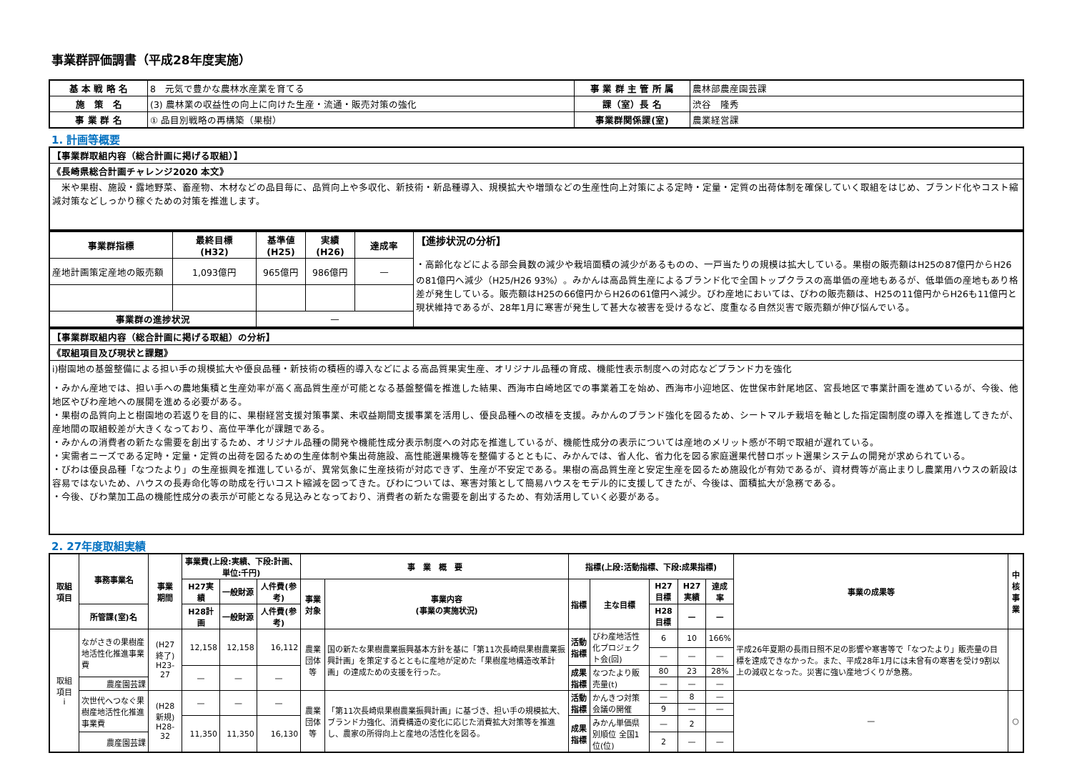事業群評価調書（平成28年度実施）
| 基 本 戦 略 名 | 8 元気で豊かな農林水産業を育てる | 事 業 群 主 管 所 属 | 農林部農産園芸課 |
| 施 策 名 | (3) 農林業の収益性の向上に向けた生産・流通・販売対策の強化 | 課（室）長 名 | 渋谷 隆秀 |
| 事 業 群 名 | ① 品目別戦略の再構築（果樹） | 事業群関係課(室) | 農業経営課 |
1. 計画等概要
| 【事業群取組内容（総合計画に掲げる取組）】 |
| 《長崎県総合計画チャレンジ2020 本文》 |
| 米や果樹、施設・露地野菜、畜産物、木材などの品目毎に、品質向上や多収化、新技術・新品種導入、規模拡大や増頭などの生産性向上対策による定時・定量・定質の出荷体制を確保していく取組をはじめ、ブランド化やコスト縮減対策などしっかり稼ぐための対策を推進します。 |
| 事業群指標 | 最終目標 (H32) | 基準値 (H25) | 実績 (H26) | 達成率 | 【進捗状況の分析】 ・高齢化などによる部会員数の減少や栽培面積の減少があるものの、一戸当たりの規模は拡大している。果樹の販売額はH25の87億円からH26の81億円へ減少（H25/H26 93%）。みかんは高品質生産によるブランド化で全国トップクラスの高単価の産地もあるが、低単価の産地もあり格差が発生している。販売額はH25の66億円からH26の61億円へ減少。びわ産地においては、びわの販売額は、H25の11億円からH26も11億円と現状維持であるが、28年1月に寒害が発生して甚大な被害を受けるなど、度重なる自然災害で販売額が伸び悩んでいる。 |
| 産地計画策定産地の販売額 | 1,093億円 | 965億円 | 986億円 | — | |
| 事業群の進捗状況 | | — | | | |
| 【事業群取組内容（総合計画に掲げる取組）の分析】 |
| 《取組項目及び現状と課題》 |
| ⅰ)樹園地の基盤整備による担い手の規模拡大や優良品種・新技術の積極的導入などによる高品質果実生産、オリジナル品種の育成、機能性表示制度への対応などブランド力を強化 ・みかん産地では、担い手への農地集積と生産効率が高く高品質生産が可能となる基盤整備を推進した結果、西海市白崎地区での事業着工を始め、西海市小迎地区、佐世保市針尾地区、宮長地区で事業計画を進めているが、今後、他地区やびわ産地への展開を進める必要がある。 ・果樹の品質向上と樹園地の若返りを目的に、果樹経営支援対策事業、未収益期間支援事業を活用し、優良品種への改植を支援。みかんのブランド強化を図るため、シートマルチ栽培を軸とした指定園制度の導入を推進してきたが、産地間の取組較差が大きくなっており、高位平準化が課題である。 ・みかんの消費者の新たな需要を創出するため、オリジナル品種の開発や機能性成分表示制度への対応を推進しているが、機能性成分の表示については産地のメリット感が不明で取組が遅れている。 ・実需者ニーズである定時・定量・定質の出荷を図るための生産体制や集出荷施設、高性能選果機等を整備するとともに、みかんでは、省人化、省力化を図る家庭選果代替ロボット選果システムの開発が求められている。 ・びわは優良品種「なつたより」の生産振興を推進しているが、異常気象に生産技術が対応できず、生産が不安定である。果樹の高品質生産と安定生産を図るため施設化が有効であるが、資材費等が高止まりし農業用ハウスの新設は容易ではないため、ハウスの長寿命化等の助成を行いコスト縮減を図ってきた。びわについては、寒害対策として簡易ハウスをモデル的に支援してきたが、今後は、面積拡大が急務である。 ・今後、びわ葉加工品の機能性成分の表示が可能となる見込みとなっており、消費者の新たな需要を創出するため、有効活用していく必要がある。 |
2. 27年度取組実績
| 取組 項目 | 事務事業名 | 事業 期間 | 事業費(上段:実績、下段:計画、単位:千円) | | | 事 業 概 要 | | 指標(上段:活動指標、下段:成果指標) | | | | | 事業の成果等 | 中核事業 |
| --- | --- | --- | --- | --- | --- | --- | --- | --- | --- | --- | --- | --- | --- | --- |
| | | | H27実績 | 一般財源 | 人件費(参考) | 事業対象 | 事業内容 (事業の実施状況) | 指標 | 主な目標 | H27目標 | H27実績 | 達成率 | | |
| | 所管課(室)名 | | H28計画 | 一般財源 | 人件費(参考) | | | | | H28目標 | — | — | | |
| 取組 項目 ⅰ | ながさきの果樹産地活性化推進事業費 | (H27 終了) H23-27 | 12,158 | 12,158 | 16,112 | 農業団体等 | 国の新たな果樹農業振興基本方針を基に「第11次長崎県果樹農業振興計画」を策定するとともに産地が定めた「果樹産地構造改革計画」の達成ための支援を行った。 | 活動指標 | びわ産地活性化プロジェクト会(回) | 6 | 10 | 166% | 平成26年夏期の長雨日照不足の影響や寒害等で「なつたより」販売量の目標を達成できなかった。また、平成28年1月には未曾有の寒害を受け9割以上の減収となった。災害に強い産地づくりが急務。 | |
| | | | | | | | | | | — | — | — | | |
| | | | — | — | — | | | 成果指標 | なつたより販売量(t) | 80 | 23 | 28% | | |
| | 農産園芸課 | | | | | | | | | — | — | — | | |
| | 次世代へつなぐ果樹産地活性化推進事業費 | (H28 新規) H28-32 | — | — | — | 農業団体等 | 「第11次長崎県果樹農業振興計画」に基づき、担い手の規模拡大、ブランド力強化、消費構造の変化に応じた消費拡大対策等を推進し、農家の所得向上と産地の活性化を図る。 | 活動指標 | かんきつ対策会議の開催 | — | 8 | — | — | ○ |
| | | | | | | | | | | 9 | — | — | | |
| | | | 11,350 | 11,350 | 16,130 | | | 成果指標 | みかん単価県別順位 全国1位(位) | — | 2 | | | |
| | 農産園芸課 | | | | | | | | | 2 | — | — | | |